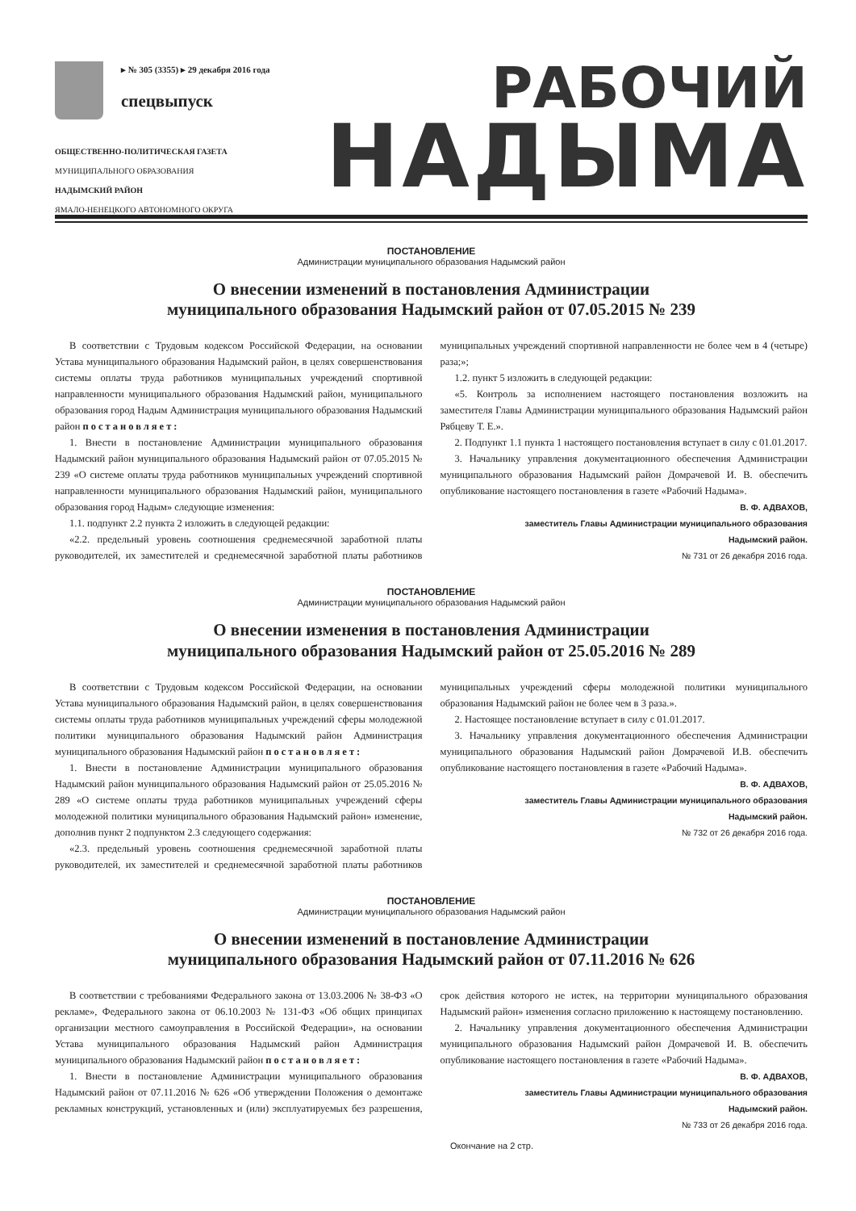▸ № 305 (3355) ▸ 29 декабря 2016 года
спецвыпуск
ОБЩЕСТВЕННО-ПОЛИТИЧЕСКАЯ ГАЗЕТА
МУНИЦИПАЛЬНОГО ОБРАЗОВАНИЯ
НАДЫМСКИЙ РАЙОН
ЯМАЛО-НЕНЕЦКОГО АВТОНОМНОГО ОКРУГА
РАБОЧИЙ
НАДЫМА
ПОСТАНОВЛЕНИЕ
Администрации муниципального образования Надымский район
О внесении изменений в постановления Администрации
муниципального образования Надымский район от 07.05.2015 № 239
В соответствии с Трудовым кодексом Российской Федерации, на основании Устава муниципального образования Надымский район, в целях совершенствования системы оплаты труда работников муниципальных учреждений спортивной направленности муниципального образования Надымский район, муниципального образования город Надым Администрация муниципального образования Надымский район постановляет:
1. Внести в постановление Администрации муниципального образования Надымский район муниципального образования Надымский район от 07.05.2015 № 239 «О системе оплаты труда работников муниципальных учреждений спортивной направленности муниципального образования Надымский район, муниципального образования город Надым» следующие изменения:
1.1. подпункт 2.2 пункта 2 изложить в следующей редакции:
«2.2. предельный уровень соотношения среднемесячной заработной платы руководителей, их заместителей и среднемесячной заработной платы работников муниципальных учреждений спортивной направленности не более чем в 4 (четыре) раза;»;
1.2. пункт 5 изложить в следующей редакции:
«5. Контроль за исполнением настоящего постановления возложить на заместителя Главы Администрации муниципального образования Надымский район Рябцеву Т. Е.».
2. Подпункт 1.1 пункта 1 настоящего постановления вступает в силу с 01.01.2017.
3. Начальнику управления документационного обеспечения Администрации муниципального образования Надымский район Домрачевой И. В. обеспечить опубликование настоящего постановления в газете «Рабочий Надыма».
В. Ф. АДВАХОВ,
заместитель Главы Администрации муниципального образования
Надымский район.
№ 731 от 26 декабря 2016 года.
ПОСТАНОВЛЕНИЕ
Администрации муниципального образования Надымский район
О внесении изменения в постановления Администрации
муниципального образования Надымский район от 25.05.2016 № 289
В соответствии с Трудовым кодексом Российской Федерации, на основании Устава муниципального образования Надымский район, в целях совершенствования системы оплаты труда работников муниципальных учреждений сферы молодежной политики муниципального образования Надымский район Администрация муниципального образования Надымский район постановляет:
1. Внести в постановление Администрации муниципального образования Надымский район муниципального образования Надымский район от 25.05.2016 № 289 «О системе оплаты труда работников муниципальных учреждений сферы молодежной политики муниципального образования Надымский район» изменение, дополнив пункт 2 подпунктом 2.3 следующего содержания:
«2.3. предельный уровень соотношения среднемесячной заработной платы руководителей, их заместителей и среднемесячной заработной платы работников муниципальных учреждений сферы молодежной политики муниципального образования Надымский район не более чем в 3 раза.».
2. Настоящее постановление вступает в силу с 01.01.2017.
3. Начальнику управления документационного обеспечения Администрации муниципального образования Надымский район Домрачевой И.В. обеспечить опубликование настоящего постановления в газете «Рабочий Надыма».
В. Ф. АДВАХОВ,
заместитель Главы Администрации муниципального образования
Надымский район.
№ 732 от 26 декабря 2016 года.
ПОСТАНОВЛЕНИЕ
Администрации муниципального образования Надымский район
О внесении изменений в постановление Администрации
муниципального образования Надымский район от 07.11.2016 № 626
В соответствии с требованиями Федерального закона от 13.03.2006 № 38-ФЗ «О рекламе», Федерального закона от 06.10.2003 № 131-ФЗ «Об общих принципах организации местного самоуправления в Российской Федерации», на основании Устава муниципального образования Надымский район Администрация муниципального образования Надымский район постановляет:
1. Внести в постановление Администрации муниципального образования Надымский район от 07.11.2016 № 626 «Об утверждении Положения о демонтаже рекламных конструкций, установленных и (или) эксплуатируемых без разрешения, срок действия которого не истек, на территории муниципального образования Надымский район» изменения согласно приложению к настоящему постановлению.
2. Начальнику управления документационного обеспечения Администрации муниципального образования Надымский район Домрачевой И. В. обеспечить опубликование настоящего постановления в газете «Рабочий Надыма».
В. Ф. АДВАХОВ,
заместитель Главы Администрации муниципального образования
Надымский район.
№ 733 от 26 декабря 2016 года.
Окончание на 2 стр.